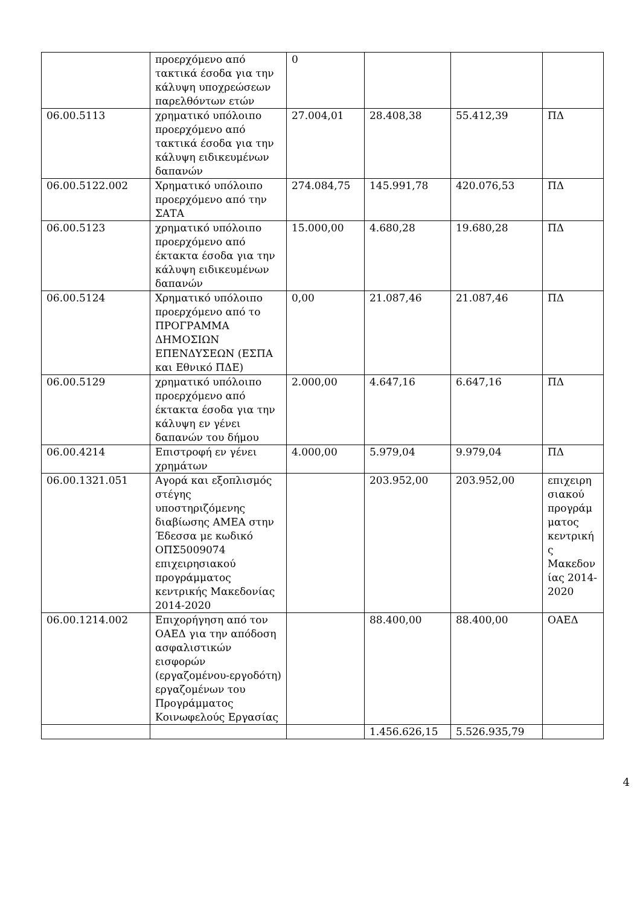| | προερχόμενο από τακτικά έσοδα για την κάλυψη υποχρεώσεων παρελθόντων ετών | 0 | | | |
| 06.00.5113 | χρηματικό υπόλοιπο προερχόμενο από τακτικά έσοδα για την κάλυψη ειδικευμένων δαπανών | 27.004,01 | 28.408,38 | 55.412,39 | ΠΔ |
| 06.00.5122.002 | Χρηματικό υπόλοιπο προερχόμενο από την ΣΑΤΑ | 274.084,75 | 145.991,78 | 420.076,53 | ΠΔ |
| 06.00.5123 | χρηματικό υπόλοιπο προερχόμενο από έκτακτα έσοδα για την κάλυψη ειδικευμένων δαπανών | 15.000,00 | 4.680,28 | 19.680,28 | ΠΔ |
| 06.00.5124 | Χρηματικό υπόλοιπο προερχόμενο από το ΠΡΟΓΡΑΜΜΑ ΔΗΜΟΣΙΩΝ ΕΠΕΝΔΥΣΕΩΝ (ΕΣΠΑ και Εθνικό ΠΔΕ) | 0,00 | 21.087,46 | 21.087,46 | ΠΔ |
| 06.00.5129 | χρηματικό υπόλοιπο προερχόμενο από έκτακτα έσοδα για την κάλυψη εν γένει δαπανών του δήμου | 2.000,00 | 4.647,16 | 6.647,16 | ΠΔ |
| 06.00.4214 | Επιστροφή εν γένει χρημάτων | 4.000,00 | 5.979,04 | 9.979,04 | ΠΔ |
| 06.00.1321.051 | Αγορά και εξοπλισμός στέγης υποστηριζόμενης διαβίωσης ΑΜΕΑ στην Έδεσσα με κωδικό ΟΠΣ5009074 επιχειρησιακού προγράμματος κεντρικής Μακεδονίας 2014-2020 | | 203.952,00 | 203.952,00 | επιχειρησιακού προγράμματος κεντρικής Μακεδονίας 2014-2020 |
| 06.00.1214.002 | Επιχορήγηση από τον ΟΑΕΔ για την απόδοση ασφαλιστικών εισφορών (εργαζομένου-εργοδότη) εργαζομένων του Προγράμματος Κοινωφελούς Εργασίας | | 88.400,00 | 88.400,00 | ΟΑΕΔ |
| | | | 1.456.626,15 | 5.526.935,79 | |
4